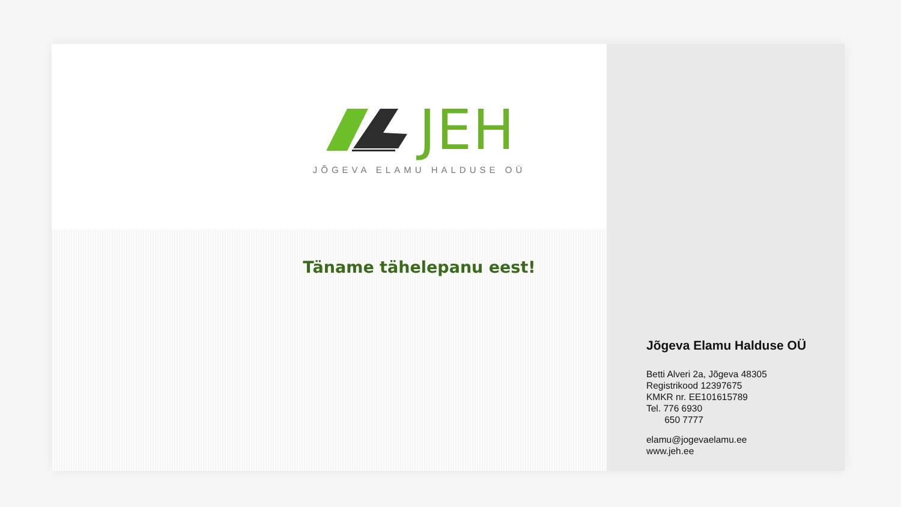JEH
JÕGEVA ELAMU HALDUSE OÜ
Täname tähelepanu eest!
Jõgeva Elamu Halduse OÜ
Betti Alveri 2a, Jõgeva 48305
Registrikood 12397675
KMKR nr. EE101615789
Tel. 776 6930
650 7777
elamu@jogevaelamu.ee
www.jeh.ee